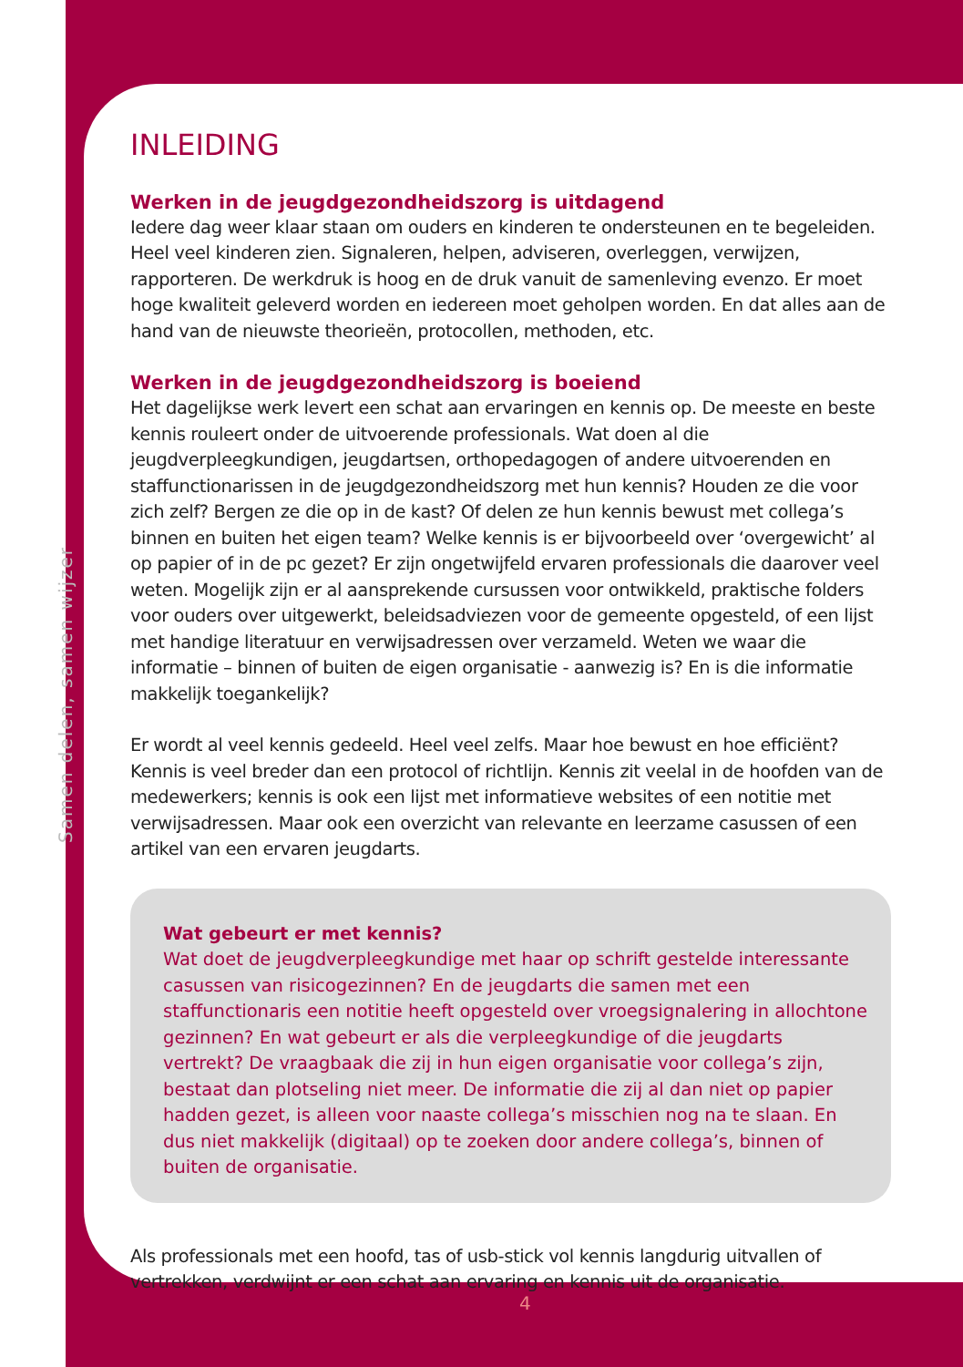Samen delen, samen wijzer
INLEIDING
Werken in de jeugdgezondheidszorg is uitdagend
Iedere dag weer klaar staan om ouders en kinderen te ondersteunen en te begeleiden. Heel veel kinderen zien. Signaleren, helpen, adviseren, overleggen, verwijzen, rapporteren. De werkdruk is hoog en de druk vanuit de samenleving evenzo. Er moet hoge kwaliteit geleverd worden en iedereen moet geholpen worden. En dat alles aan de hand van de nieuwste theorieën, protocollen, methoden, etc.
Werken in de jeugdgezondheidszorg is boeiend
Het dagelijkse werk levert een schat aan ervaringen en kennis op. De meeste en beste kennis rouleert onder de uitvoerende professionals. Wat doen al die jeugdverpleegkundigen, jeugdartsen, orthopedagogen of andere uitvoerenden en staffunctionarissen in de jeugdgezondheidszorg met hun kennis? Houden ze die voor zich zelf? Bergen ze die op in de kast? Of delen ze hun kennis bewust met collega’s binnen en buiten het eigen team? Welke kennis is er bijvoorbeeld over ‘overgewicht’ al op papier of in de pc gezet? Er zijn ongetwijfeld ervaren professionals die daarover veel weten. Mogelijk zijn er al aansprekende cursussen voor ontwikkeld, praktische folders voor ouders over uitgewerkt, beleidsadviezen voor de gemeente opgesteld, of een lijst met handige literatuur en verwijsadressen over verzameld. Weten we waar die informatie – binnen of buiten de eigen organisatie - aanwezig is? En is die informatie makkelijk toegankelijk?
Er wordt al veel kennis gedeeld. Heel veel zelfs. Maar hoe bewust en hoe efficiënt? Kennis is veel breder dan een protocol of richtlijn. Kennis zit veelal in de hoofden van de medewerkers; kennis is ook een lijst met informatieve websites of een notitie met verwijsadressen. Maar ook een overzicht van relevante en leerzame casussen of een artikel van een ervaren jeugdarts.
Wat gebeurt er met kennis?
Wat doet de jeugdverpleegkundige met haar op schrift gestelde interessante casussen van risicogezinnen? En de jeugdarts die samen met een staffunctionaris een notitie heeft opgesteld over vroegsignalering in allochtone gezinnen? En wat gebeurt er als die verpleegkundige of die jeugdarts vertrekt? De vraagbaak die zij in hun eigen organisatie voor collega’s zijn, bestaat dan plotseling niet meer. De informatie die zij al dan niet op papier hadden gezet, is alleen voor naaste collega’s misschien nog na te slaan. En dus niet makkelijk (digitaal) op te zoeken door andere collega’s, binnen of buiten de organisatie.
Als professionals met een hoofd, tas of usb-stick vol kennis langdurig uitvallen of vertrekken, verdwijnt er een schat aan ervaring en kennis uit de organisatie.
4